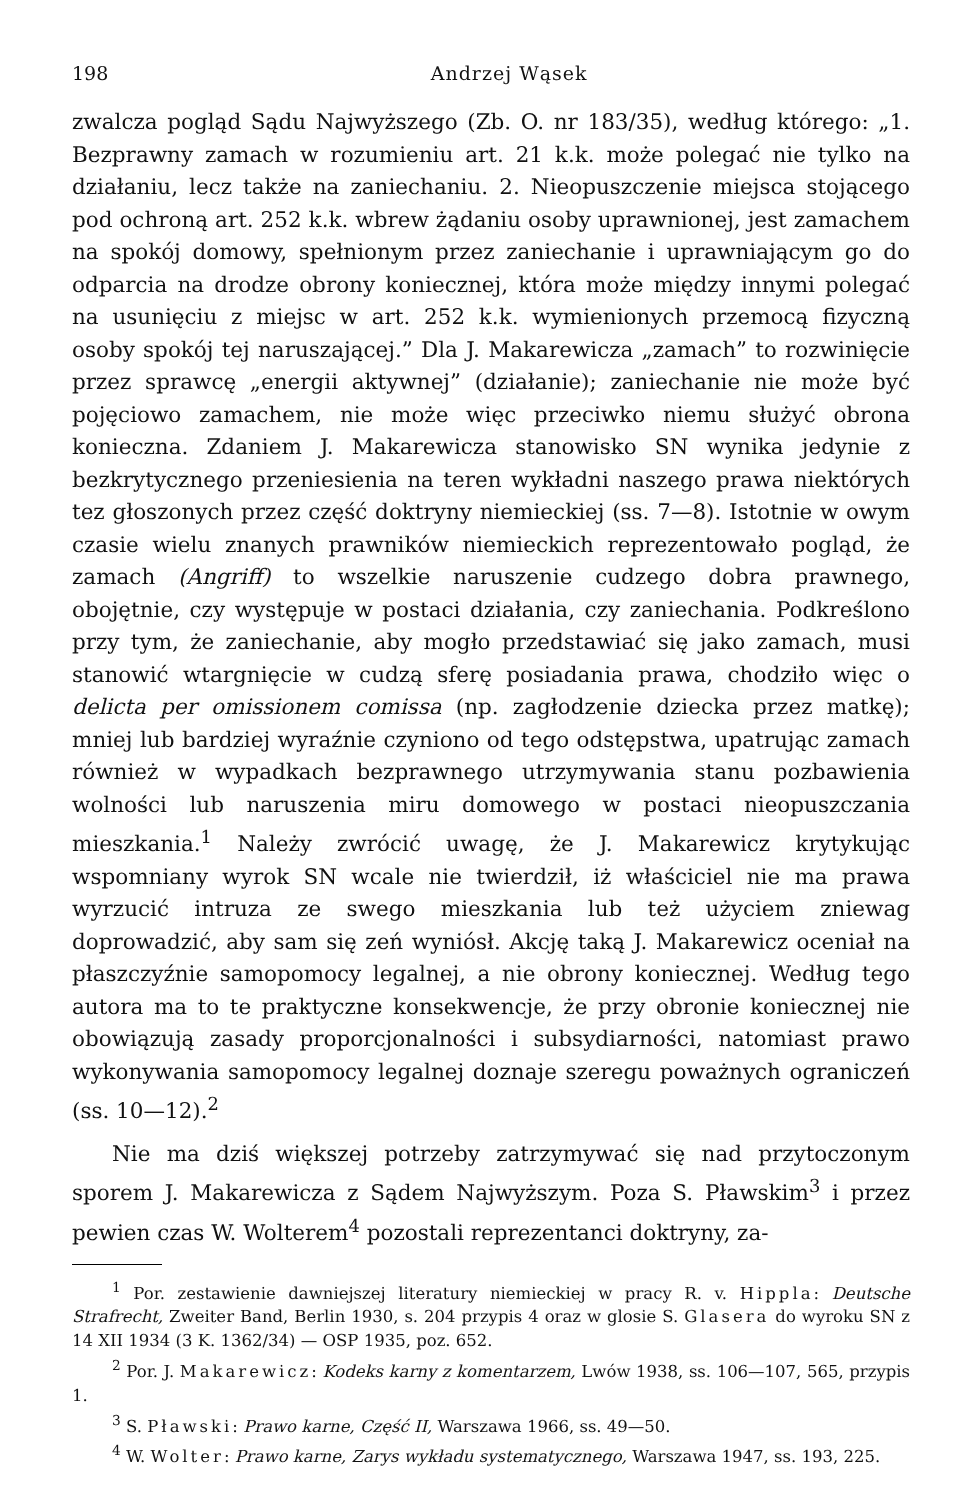198 Andrzej Wąsek
zwalcza pogląd Sądu Najwyższego (Zb. O. nr 183/35), według którego: „1. Bezprawny zamach w rozumieniu art. 21 k.k. może polegać nie tylko na działaniu, lecz także na zaniechaniu. 2. Nieopuszczenie miejsca stojącego pod ochroną art. 252 k.k. wbrew żądaniu osoby uprawnionej, jest zamachem na spokój domowy, spełnionym przez zaniechanie i uprawniającym go do odparcia na drodze obrony koniecznej, która może między innymi polegać na usunięciu z miejsc w art. 252 k.k. wymienionych przemocą fizyczną osoby spokój tej naruszającej.” Dla J. Makarewicza „zamach” to rozwinięcie przez sprawcę „energii aktywnej” (działanie); zaniechanie nie może być pojęciowo zamachem, nie może więc przeciwko niemu służyć obrona konieczna. Zdaniem J. Makarewicza stanowisko SN wynika jedynie z bezkrytycznego przeniesienia na teren wykładni naszego prawa niektórych tez głoszonych przez część doktryny niemieckiej (ss. 7—8). Istotnie w owym czasie wielu znanych prawników niemieckich reprezentowało pogląd, że zamach (Angriff) to wszelkie naruszenie cudzego dobra prawnego, obojętnie, czy występuje w postaci działania, czy zaniechania. Podkreślono przy tym, że zaniechanie, aby mogło przedstawiać się jako zamach, musi stanowić wtargnięcie w cudzą sferę posiadania prawa, chodziło więc o delicta per omissionem comissa (np. zagłodzenie dziecka przez matkę); mniej lub bardziej wyraźnie czyniono od tego odstępstwa, upatrując zamach również w wypadkach bezprawnego utrzymywania stanu pozbawienia wolności lub naruszenia miru domowego w postaci nieopuszczania mieszkania.<sup>1</sup> Należy zwrócić uwagę, że J. Makarewicz krytykując wspomniany wyrok SN wcale nie twierdził, iż właściciel nie ma prawa wyrzucić intruza ze swego mieszkania lub też użyciem zniewag doprowadzić, aby sam się zeń wyniósł. Akcję taką J. Makarewicz oceniał na płaszczyźnie samopomocy legalnej, a nie obrony koniecznej. Według tego autora ma to te praktyczne konsekwencje, że przy obronie koniecznej nie obowiązują zasady proporcjonalności i subsydiarności, natomiast prawo wykonywania samopomocy legalnej doznaje szeregu poważnych ograniczeń (ss. 10—12).<sup>2</sup>
Nie ma dziś większej potrzeby zatrzymywać się nad przytoczonym sporem J. Makarewicza z Sądem Najwyższym. Poza S. Pławskim<sup>3</sup> i przez pewien czas W. Wolterem<sup>4</sup> pozostali reprezentanci doktryny, za-
<sup>1</sup> Por. zestawienie dawniejszej literatury niemieckiej w pracy R. v. Hippla: Deutsche Strafrecht, Zweiter Band, Berlin 1930, s. 204 przypis 4 oraz w glosie S. Glasera do wyroku SN z 14 XII 1934 (3 K. 1362/34) — OSP 1935, poz. 652.
<sup>2</sup> Por. J. Makarewicz: Kodeks karny z komentarzem, Lwów 1938, ss. 106—107, 565, przypis 1.
<sup>3</sup> S. Pławski: Prawo karne, Część II, Warszawa 1966, ss. 49—50.
<sup>4</sup> W. Wolter: Prawo karne, Zarys wykładu systematycznego, Warszawa 1947, ss. 193, 225.